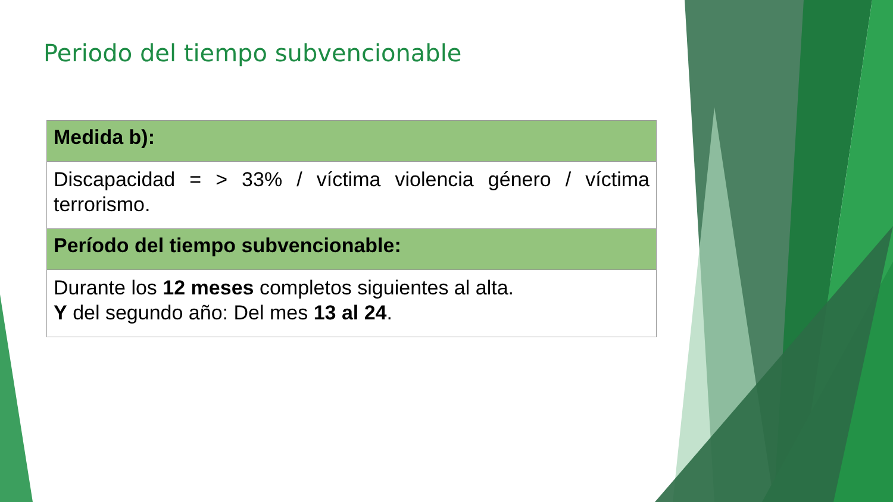Periodo del tiempo subvencionable
| Medida b): |
| --- |
| Discapacidad = > 33% / víctima violencia género / víctima terrorismo. |
| Período del tiempo subvencionable: |
| Durante los 12 meses completos siguientes al alta. Y del segundo año: Del mes 13 al 24 . |